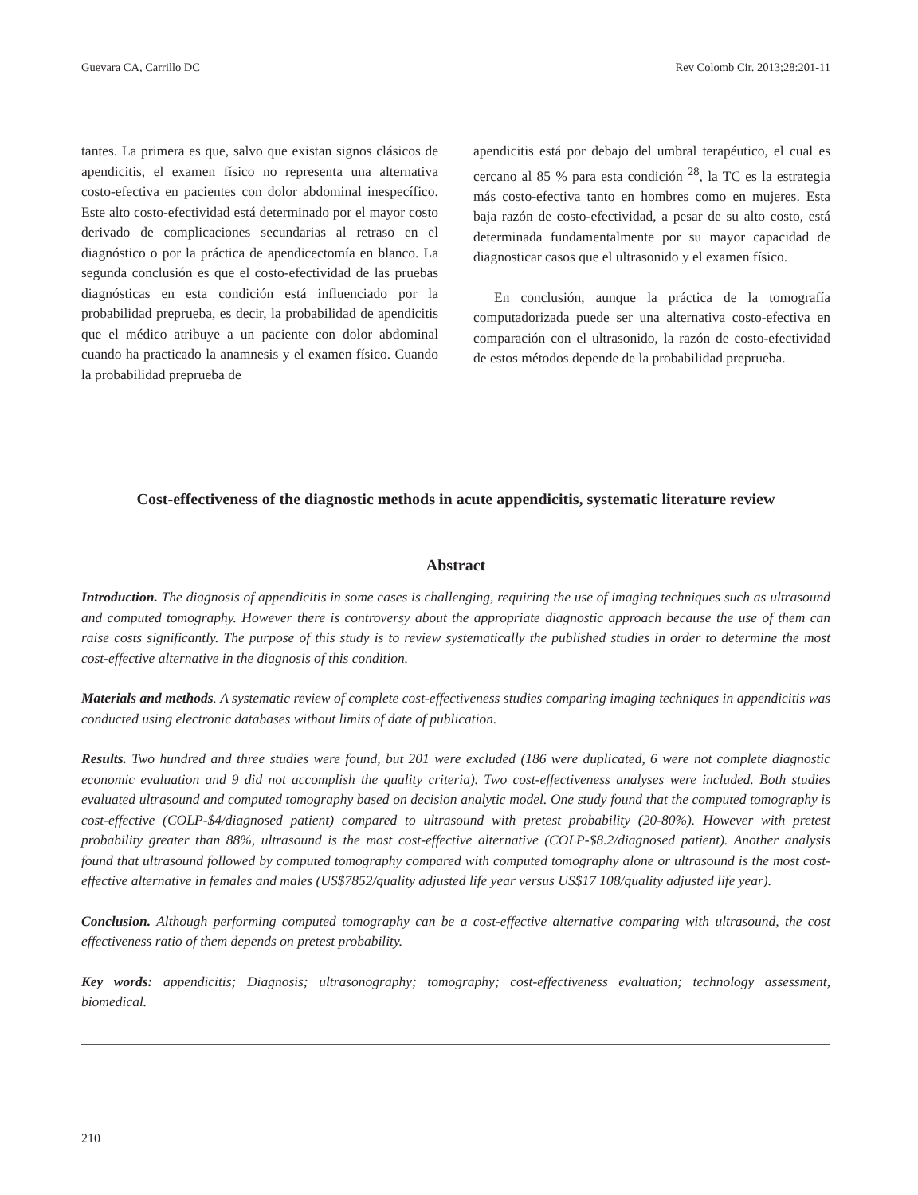Guevara CA, Carrillo DC Rev Colomb Cir. 2013;28:201-11
tantes. La primera es que, salvo que existan signos clásicos de apendicitis, el examen físico no representa una alternativa costo-efectiva en pacientes con dolor abdominal inespecífico. Este alto costo-efectividad está determinado por el mayor costo derivado de complicaciones secundarias al retraso en el diagnóstico o por la práctica de apendicectomía en blanco. La segunda conclusión es que el costo-efectividad de las pruebas diagnósticas en esta condición está influenciado por la probabilidad preprueba, es decir, la probabilidad de apendicitis que el médico atribuye a un paciente con dolor abdominal cuando ha practicado la anamnesis y el examen físico. Cuando la probabilidad preprueba de
apendicitis está por debajo del umbral terapéutico, el cual es cercano al 85 % para esta condición <sup>28</sup>, la TC es la estrategia más costo-efectiva tanto en hombres como en mujeres. Esta baja razón de costo-efectividad, a pesar de su alto costo, está determinada fundamentalmente por su mayor capacidad de diagnosticar casos que el ultrasonido y el examen físico.
En conclusión, aunque la práctica de la tomografía computadorizada puede ser una alternativa costo-efectiva en comparación con el ultrasonido, la razón de costo-efectividad de estos métodos depende de la probabilidad preprueba.
Cost-effectiveness of the diagnostic methods in acute appendicitis, systematic literature review
Abstract
Introduction. The diagnosis of appendicitis in some cases is challenging, requiring the use of imaging techniques such as ultrasound and computed tomography. However there is controversy about the appropriate diagnostic approach because the use of them can raise costs significantly. The purpose of this study is to review systematically the published studies in order to determine the most cost-effective alternative in the diagnosis of this condition.
Materials and methods. A systematic review of complete cost-effectiveness studies comparing imaging techniques in appendicitis was conducted using electronic databases without limits of date of publication.
Results. Two hundred and three studies were found, but 201 were excluded (186 were duplicated, 6 were not complete diagnostic economic evaluation and 9 did not accomplish the quality criteria). Two cost-effectiveness analyses were included. Both studies evaluated ultrasound and computed tomography based on decision analytic model. One study found that the computed tomography is cost-effective (COLP-$4/diagnosed patient) compared to ultrasound with pretest probability (20-80%). However with pretest probability greater than 88%, ultrasound is the most cost-effective alternative (COLP-$8.2/diagnosed patient). Another analysis found that ultrasound followed by computed tomography compared with computed tomography alone or ultrasound is the most cost-effective alternative in females and males (US$7852/quality adjusted life year versus US$17 108/quality adjusted life year).
Conclusion. Although performing computed tomography can be a cost-effective alternative comparing with ultrasound, the cost effectiveness ratio of them depends on pretest probability.
Key words: appendicitis; Diagnosis; ultrasonography; tomography; cost-effectiveness evaluation; technology assessment, biomedical.
210